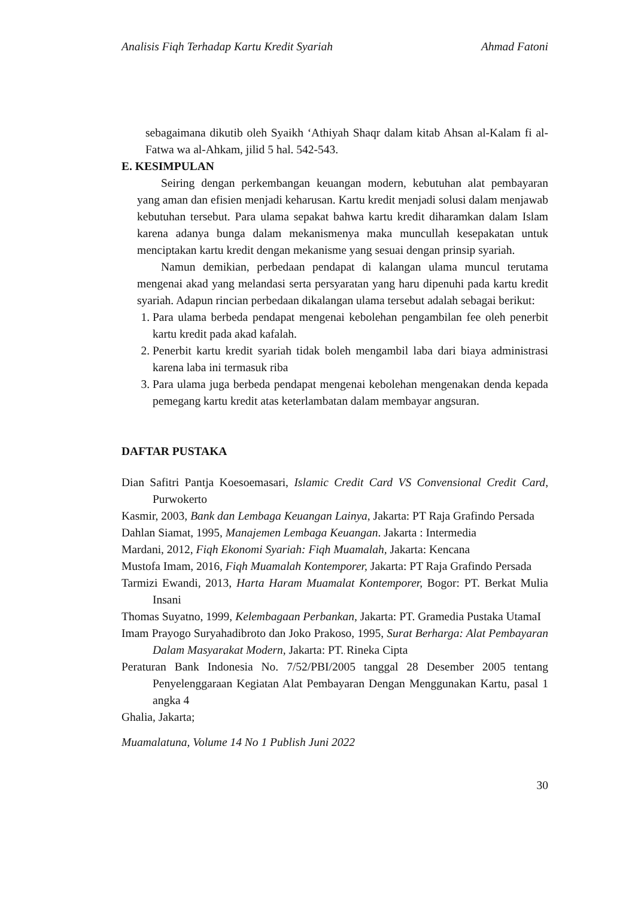Analisis Fiqh Terhadap Kartu Kredit Syariah Ahmad Fatoni
sebagaimana dikutib oleh Syaikh ‘Athiyah Shaqr dalam kitab Ahsan al-Kalam fi al-Fatwa wa al-Ahkam, jilid 5 hal. 542-543.
E. KESIMPULAN
Seiring dengan perkembangan keuangan modern, kebutuhan alat pembayaran yang aman dan efisien menjadi keharusan. Kartu kredit menjadi solusi dalam menjawab kebutuhan tersebut. Para ulama sepakat bahwa kartu kredit diharamkan dalam Islam karena adanya bunga dalam mekanismenya maka muncullah kesepakatan untuk menciptakan kartu kredit dengan mekanisme yang sesuai dengan prinsip syariah.
Namun demikian, perbedaan pendapat di kalangan ulama muncul terutama mengenai akad yang melandasi serta persyaratan yang haru dipenuhi pada kartu kredit syariah. Adapun rincian perbedaan dikalangan ulama tersebut adalah sebagai berikut:
1. Para ulama berbeda pendapat mengenai kebolehan pengambilan fee oleh penerbit kartu kredit pada akad kafalah.
2. Penerbit kartu kredit syariah tidak boleh mengambil laba dari biaya administrasi karena laba ini termasuk riba
3. Para ulama juga berbeda pendapat mengenai kebolehan mengenakan denda kepada pemegang kartu kredit atas keterlambatan dalam membayar angsuran.
DAFTAR PUSTAKA
Dian Safitri Pantja Koesoemasari, Islamic Credit Card VS Convensional Credit Card, Purwokerto
Kasmir, 2003, Bank dan Lembaga Keuangan Lainya, Jakarta: PT Raja Grafindo Persada
Dahlan Siamat, 1995, Manajemen Lembaga Keuangan. Jakarta : Intermedia
Mardani, 2012, Fiqh Ekonomi Syariah: Fiqh Muamalah, Jakarta: Kencana
Mustofa Imam, 2016, Fiqh Muamalah Kontemporer, Jakarta: PT Raja Grafindo Persada
Tarmizi Ewandi, 2013, Harta Haram Muamalat Kontemporer, Bogor: PT. Berkat Mulia Insani
Thomas Suyatno, 1999, Kelembagaan Perbankan, Jakarta: PT. Gramedia Pustaka UtamaI
Imam Prayogo Suryahadibroto dan Joko Prakoso, 1995, Surat Berharga: Alat Pembayaran Dalam Masyarakat Modern, Jakarta: PT. Rineka Cipta
Peraturan Bank Indonesia No. 7/52/PBI/2005 tanggal 28 Desember 2005 tentang Penyelenggaraan Kegiatan Alat Pembayaran Dengan Menggunakan Kartu, pasal 1 angka 4
Ghalia, Jakarta;
Muamalatuna, Volume 14 No 1 Publish Juni 2022
30